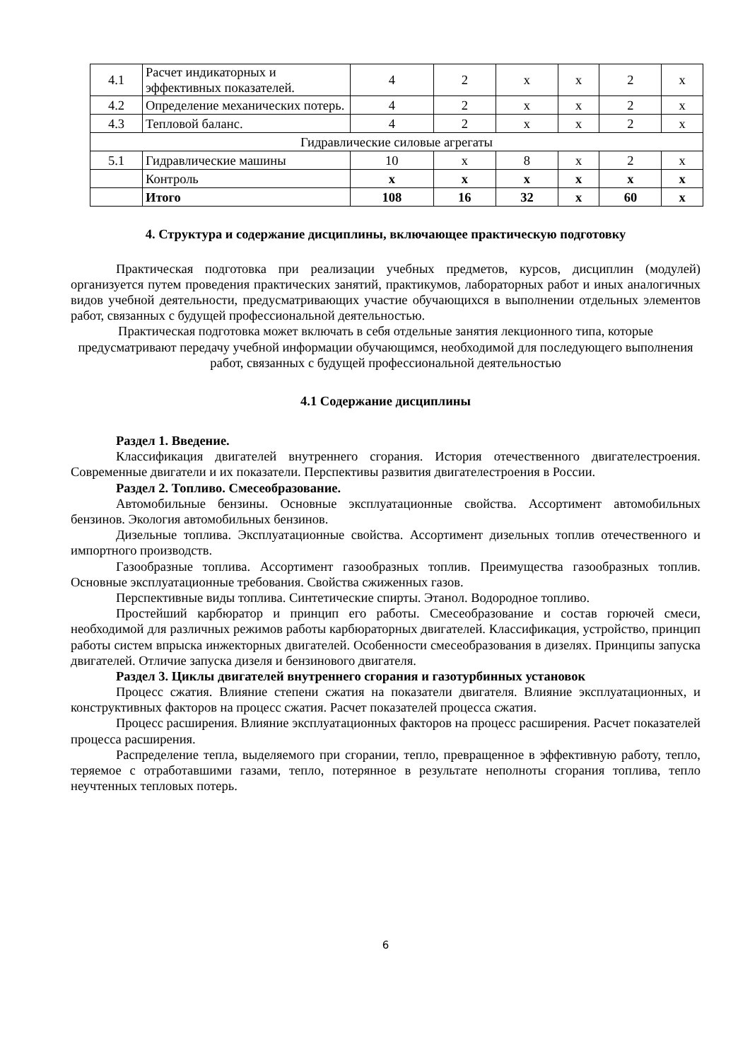| 4.1 | Расчет индикаторных и эффективных показателей. | 4 | 2 | x | x | 2 | x |
| 4.2 | Определение механических потерь. | 4 | 2 | x | x | 2 | x |
| 4.3 | Тепловой баланс. | 4 | 2 | x | x | 2 | x |
| Гидравлические силовые агрегаты | | | | | | | |
| 5.1 | Гидравлические машины | 10 | x | 8 | x | 2 | x |
| | Контроль | x | x | x | x | x | x |
| | Итого | 108 | 16 | 32 | x | 60 | x |
4. Структура и содержание дисциплины, включающее практическую подготовку
Практическая подготовка при реализации учебных предметов, курсов, дисциплин (модулей) организуется путем проведения практических занятий, практикумов, лабораторных работ и иных аналогичных видов учебной деятельности, предусматривающих участие обучающихся в выполнении отдельных элементов работ, связанных с будущей профессиональной деятельностью.
Практическая подготовка может включать в себя отдельные занятия лекционного типа, которые предусматривают передачу учебной информации обучающимся, необходимой для последующего выполнения работ, связанных с будущей профессиональной деятельностью
4.1 Содержание дисциплины
Раздел 1. Введение.
Классификация двигателей внутреннего сгорания. История отечественного двигателестроения. Современные двигатели и их показатели. Перспективы развития двигателестроения в России.
Раздел 2. Топливо. Смесеобразование.
Автомобильные бензины. Основные эксплуатационные свойства. Ассортимент автомобильных бензинов. Экология автомобильных бензинов.
Дизельные топлива. Эксплуатационные свойства. Ассортимент дизельных топлив отечественного и импортного производств.
Газообразные топлива. Ассортимент газообразных топлив. Преимущества газообразных топлив. Основные эксплуатационные требования. Свойства сжиженных газов.
Перспективные виды топлива. Синтетические спирты. Этанол. Водородное топливо.
Простейший карбюратор и принцип его работы. Смесеобразование и состав горючей смеси, необходимой для различных режимов работы карбюраторных двигателей. Классификация, устройство, принцип работы систем впрыска инжекторных двигателей. Особенности смесеобразования в дизелях. Принципы запуска двигателей. Отличие запуска дизеля и бензинового двигателя.
Раздел 3. Циклы двигателей внутреннего сгорания и газотурбинных установок
Процесс сжатия. Влияние степени сжатия на показатели двигателя. Влияние эксплуатационных, и конструктивных факторов на процесс сжатия. Расчет показателей процесса сжатия.
Процесс расширения. Влияние эксплуатационных факторов на процесс расширения. Расчет показателей процесса расширения.
Распределение тепла, выделяемого при сгорании, тепло, превращенное в эффективную работу, тепло, теряемое с отработавшими газами, тепло, потерянное в результате неполноты сгорания топлива, тепло неучтенных тепловых потерь.
6